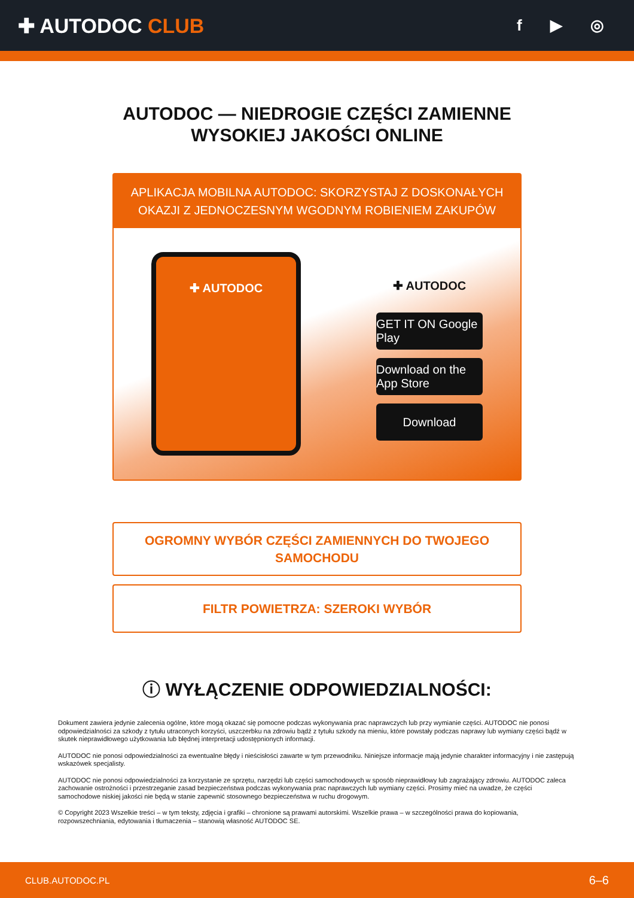✚ AUTODOC CLUB
f ▶ ◎
AUTODOC — NIEDROGIE CZĘŚCI ZAMIENNE
WYSOKIEJ JAKOŚCI ONLINE
APLIKACJA MOBILNA AUTODOC: SKORZYSTAJ Z DOSKONAŁYCH OKAZJI Z JEDNOCZESNYM WGODNYM ROBIENIEM ZAKUPÓW
✚ AUTODOC
✚ AUTODOC
GET IT ON Google Play
Download on the App Store
Download
OGROMNY WYBÓR CZĘŚCI ZAMIENNYCH DO TWOJEGO
SAMOCHODU
FILTR POWIETRZA: SZEROKI WYBÓR
ⓘ WYŁĄCZENIE ODPOWIEDZIALNOŚCI:
Dokument zawiera jedynie zalecenia ogólne, które mogą okazać się pomocne podczas wykonywania prac naprawczych lub przy wymianie części. AUTODOC nie ponosi odpowiedzialności za szkody z tytułu utraconych korzyści, uszczerbku na zdrowiu bądź z tytułu szkody na mieniu, które powstały podczas naprawy lub wymiany części bądź w skutek nieprawidłowego użytkowania lub błędnej interpretacji udostępnionych informacji.
AUTODOC nie ponosi odpowiedzialności za ewentualne błędy i nieścisłości zawarte w tym przewodniku. Niniejsze informacje mają jedynie charakter informacyjny i nie zastępują wskazówek specjalisty.
AUTODOC nie ponosi odpowiedzialności za korzystanie ze sprzętu, narzędzi lub części samochodowych w sposób nieprawidłowy lub zagrażający zdrowiu. AUTODOC zaleca zachowanie ostrożności i przestrzeganie zasad bezpieczeństwa podczas wykonywania prac naprawczych lub wymiany części. Prosimy mieć na uwadze, że części samochodowe niskiej jakości nie będą w stanie zapewnić stosownego bezpieczeństwa w ruchu drogowym.
© Copyright 2023 Wszelkie treści – w tym teksty, zdjęcia i grafiki – chronione są prawami autorskimi. Wszelkie prawa – w szczególności prawa do kopiowania, rozpowszechniania, edytowania i tłumaczenia – stanowią własność AUTODOC SE.
CLUB.AUTODOC.PL 6–6